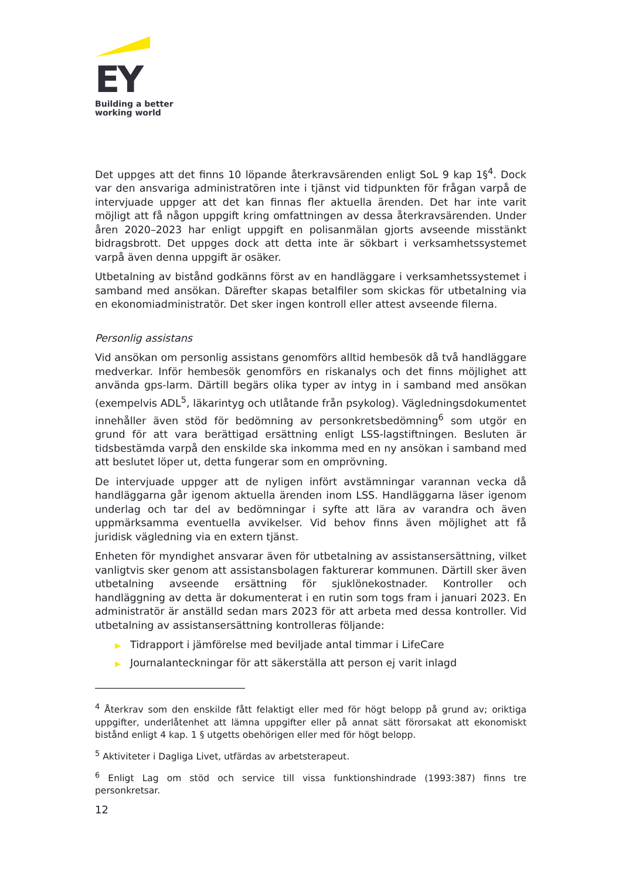EY
Building a better
working world
Det uppges att det finns 10 löpande återkravsärenden enligt SoL 9 kap 1§<sup>4</sup>. Dock var den ansvariga administratören inte i tjänst vid tidpunkten för frågan varpå de intervjuade uppger att det kan finnas fler aktuella ärenden. Det har inte varit möjligt att få någon uppgift kring omfattningen av dessa återkravsärenden. Under åren 2020–2023 har enligt uppgift en polisanmälan gjorts avseende misstänkt bidragsbrott. Det uppges dock att detta inte är sökbart i verksamhetssystemet varpå även denna uppgift är osäker.
Utbetalning av bistånd godkänns först av en handläggare i verksamhetssystemet i samband med ansökan. Därefter skapas betalfiler som skickas för utbetalning via en ekonomiadministratör. Det sker ingen kontroll eller attest avseende filerna.
Personlig assistans
Vid ansökan om personlig assistans genomförs alltid hembesök då två handläggare medverkar. Inför hembesök genomförs en riskanalys och det finns möjlighet att använda gps-larm. Därtill begärs olika typer av intyg in i samband med ansökan (exempelvis ADL<sup>5</sup>, läkarintyg och utlåtande från psykolog). Vägledningsdokumentet innehåller även stöd för bedömning av personkretsbedömning<sup>6</sup> som utgör en grund för att vara berättigad ersättning enligt LSS-lagstiftningen. Besluten är tidsbestämda varpå den enskilde ska inkomma med en ny ansökan i samband med att beslutet löper ut, detta fungerar som en omprövning.
De intervjuade uppger att de nyligen infört avstämningar varannan vecka då handläggarna går igenom aktuella ärenden inom LSS. Handläggarna läser igenom underlag och tar del av bedömningar i syfte att lära av varandra och även uppmärksamma eventuella avvikelser. Vid behov finns även möjlighet att få juridisk vägledning via en extern tjänst.
Enheten för myndighet ansvarar även för utbetalning av assistansersättning, vilket vanligtvis sker genom att assistansbolagen fakturerar kommunen. Därtill sker även utbetalning avseende ersättning för sjuklönekostnader. Kontroller och handläggning av detta är dokumenterat i en rutin som togs fram i januari 2023. En administratör är anställd sedan mars 2023 för att arbeta med dessa kontroller. Vid utbetalning av assistansersättning kontrolleras följande:
▶ Tidrapport i jämförelse med beviljade antal timmar i LifeCare
▶ Journalanteckningar för att säkerställa att person ej varit inlagd
<sup>4</sup> Återkrav som den enskilde fått felaktigt eller med för högt belopp på grund av; oriktiga uppgifter, underlåtenhet att lämna uppgifter eller på annat sätt förorsakat att ekonomiskt bistånd enligt 4 kap. 1 § utgetts obehörigen eller med för högt belopp.
<sup>5</sup> Aktiviteter i Dagliga Livet, utfärdas av arbetsterapeut.
<sup>6</sup> Enligt Lag om stöd och service till vissa funktionshindrade (1993:387) finns tre personkretsar.
12